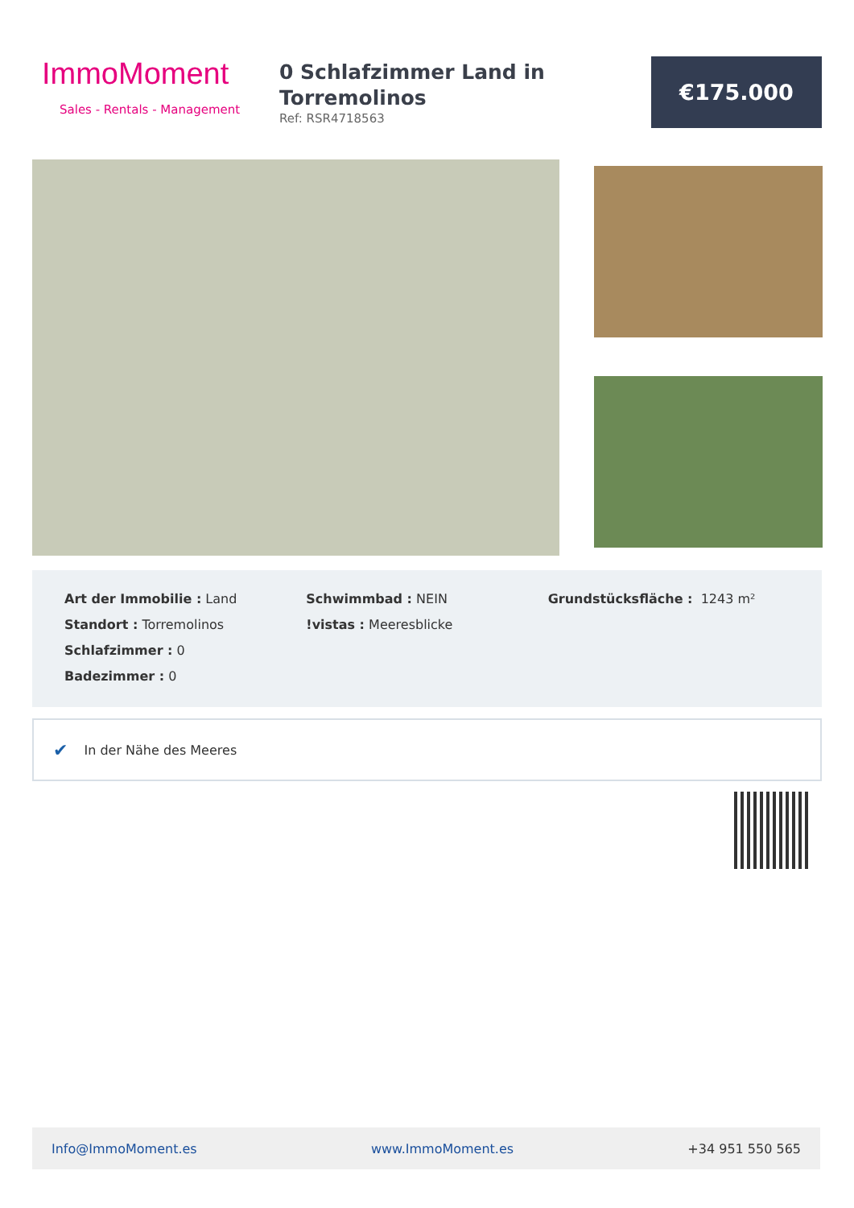ImmoMoment
Sales - Rentals - Management
0 Schlafzimmer Land in Torremolinos
Ref: RSR4718563
€175.000
Art der Immobilie : Land
Standort : Torremolinos
Schlafzimmer : 0
Badezimmer : 0
Schwimmbad : NEIN
!vistas : Meeresblicke
Grundstücksfläche : 1243 m²
✔ In der Nähe des Meeres
Info@ImmoMoment.es www.ImmoMoment.es +34 951 550 565